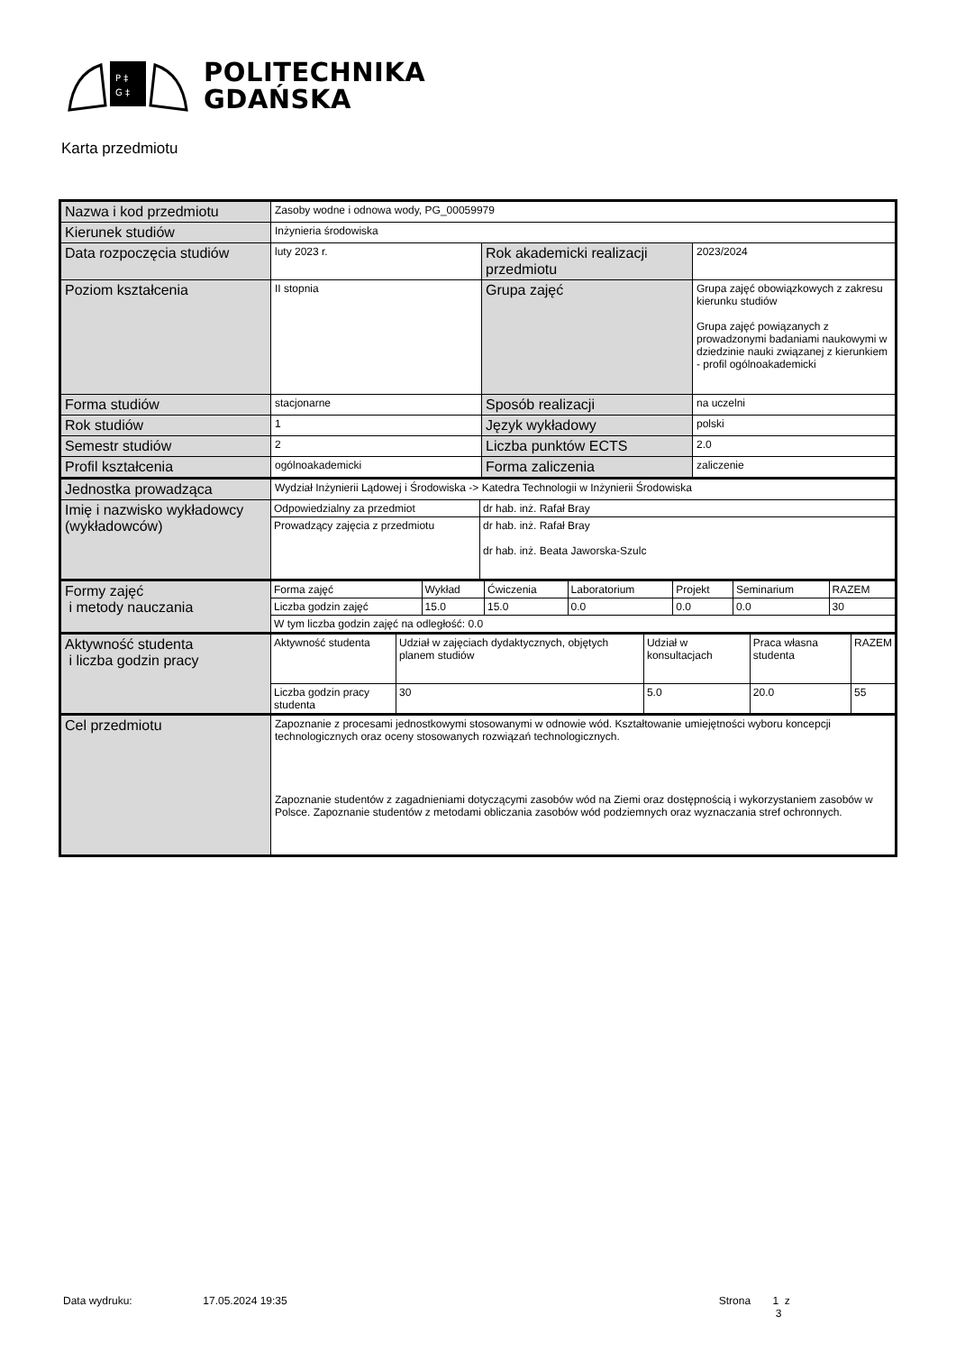P ‡
G ‡
POLITECHNIKA
GDAŃSKA
Karta przedmiotu
| Nazwa i kod przedmiotu | Zasoby wodne i odnowa wody, PG_00059979 | | |
| Kierunek studiów | Inżynieria środowiska | | |
| Data rozpoczęcia studiów | luty 2023 r. | Rok akademicki realizacji przedmiotu | 2023/2024 |
| Poziom kształcenia | II stopnia | Grupa zajęć | Grupa zajęć obowiązkowych z zakresu kierunku studiów Grupa zajęć powiązanych z prowadzonymi badaniami naukowymi w dziedzinie nauki związanej z kierunkiem - profil ogólnoakademicki |
| Forma studiów | stacjonarne | Sposób realizacji | na uczelni |
| Rok studiów | 1 | Język wykładowy | polski |
| Semestr studiów | 2 | Liczba punktów ECTS | 2.0 |
| Profil kształcenia | ogólnoakademicki | Forma zaliczenia | zaliczenie |
| Jednostka prowadząca | Wydział Inżynierii Lądowej i Środowiska -> Katedra Technologii w Inżynierii Środowiska | | |
| Imię i nazwisko wykładowcy (wykładowców) | / Odpowiedzialny za przedmiot / dr hab. inż. Rafał Bray / / Prowadzący zajęcia z przedmiotu / dr hab. inż. Rafał Bray dr hab. inż. Beata Jaworska-Szulc / | | |
| Formy zajęć i metody nauczania | / Forma zajęć / Wykład / Ćwiczenia / Laboratorium / Projekt / Seminarium / RAZEM / / Liczba godzin zajęć / 15.0 / 15.0 / 0.0 / 0.0 / 0.0 / 30 / / W tym liczba godzin zajęć na odległość: 0.0 / / / / / / / | | |
| Aktywność studenta i liczba godzin pracy | / Aktywność studenta / Udział w zajęciach dydaktycznych, objętych planem studiów / Udział w konsultacjach / Praca własna studenta / RAZEM / / Liczba godzin pracy studenta / 30 / 5.0 / 20.0 / 55 / | | |
| Cel przedmiotu | Zapoznanie z procesami jednostkowymi stosowanymi w odnowie wód. Kształtowanie umiejętności wyboru koncepcji technologicznych oraz oceny stosowanych rozwiązań technologicznych. Zapoznanie studentów z zagadnieniami dotyczącymi zasobów wód na Ziemi oraz dostępnością i wykorzystaniem zasobów w Polsce. Zapoznanie studentów z metodami obliczania zasobów wód podziemnych oraz wyznaczania stref ochronnych. | | |
Data wydruku: 17.05.2024 19:35 Strona 1 z 3